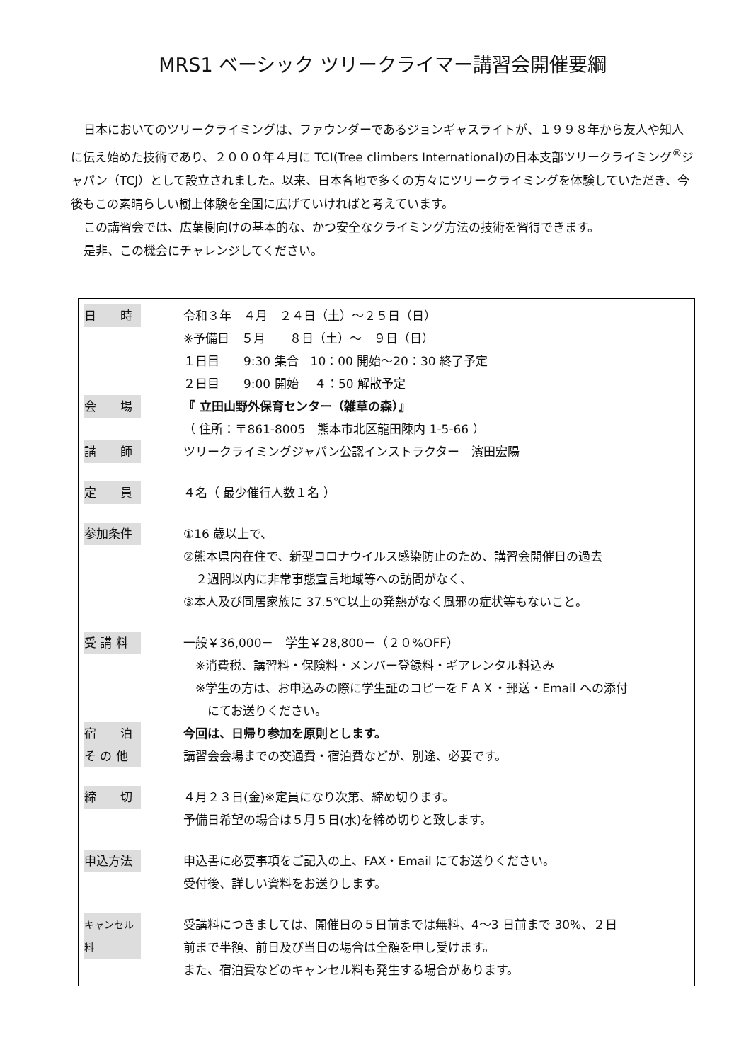MRS1 ベーシック ツリークライマー講習会開催要綱
日本においてのツリークライミングは、ファウンダーであるジョンギャスライトが、１９９８年から友人や知人に伝え始めた技術であり、２０００年４月に TCI(Tree climbers International)の日本支部ツリークライミング<sup>®</sup>ジャパン（TCJ）として設立されました。以来、日本各地で多くの方々にツリークライミングを体験していただき、今後もこの素晴らしい樹上体験を全国に広げていければと考えています。
この講習会では、広葉樹向けの基本的な、かつ安全なクライミング方法の技術を習得できます。
是非、この機会にチャレンジしてください。
| 日 時 | 令和３年 ４月 ２４日（土）～２５日（日） ※予備日 ５月 ８日（土）～ ９日（日） １日目 9:30 集合 10：00 開始～20：30 終了予定 ２日目 9:00 開始 ４：50 解散予定 |
| 会 場 | 『 立田山野外保育センター（雑草の森）』 （ 住所：〒861-8005 熊本市北区龍田陳内 1-5-66 ） |
| 講 師 | ツリークライミングジャパン公認インストラクター 濱田宏陽 |
| 定 員 | ４名（ 最少催行人数１名 ） |
| 参加条件 | ①16 歳以上で、 ②熊本県内在住で、新型コロナウイルス感染防止のため、講習会開催日の過去 ２週間以内に非常事態宣言地域等への訪問がなく、 ③本人及び同居家族に 37.5℃以上の発熱がなく風邪の症状等もないこと。 |
| 受 講 料 | 一般￥36,000－ 学生￥28,800－（２０%OFF） ※消費税、講習料・保険料・メンバー登録料・ギアレンタル料込み ※学生の方は、お申込みの際に学生証のコピーをＦＡＸ・郵送・Email への添付 にてお送りください。 |
| 宿 泊 | 今回は、日帰り参加を原則とします。 |
| そ の 他 | 講習会会場までの交通費・宿泊費などが、別途、必要です。 |
| 締 切 | ４月２３日(金)※定員になり次第、締め切ります。 予備日希望の場合は５月５日(水)を締め切りと致します。 |
| 申込方法 | 申込書に必要事項をご記入の上、FAX・Email にてお送りください。 受付後、詳しい資料をお送りします。 |
| キャンセル料 | 受講料につきましては、開催日の５日前までは無料、4～3 日前まで 30%、２日 前まで半額、前日及び当日の場合は全額を申し受けます。 また、宿泊費などのキャンセル料も発生する場合があります。 |